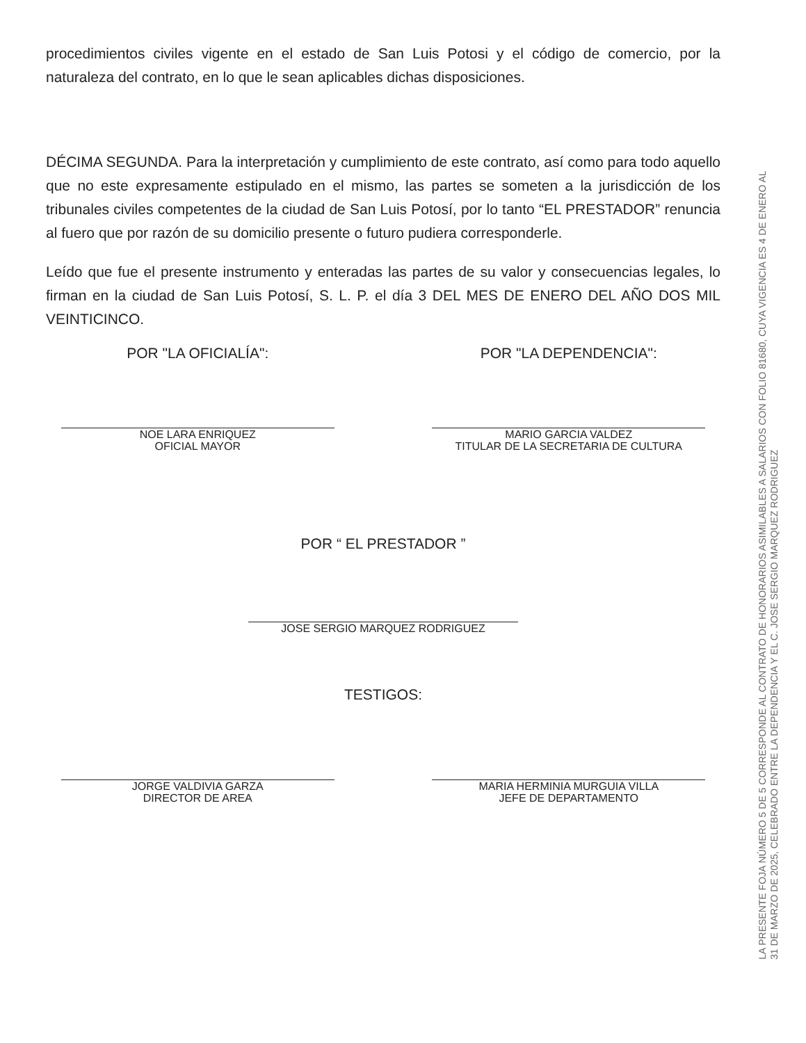procedimientos civiles vigente en el estado de San Luis Potosi y el código de comercio, por la naturaleza del contrato, en lo que le sean aplicables dichas disposiciones.
DÉCIMA SEGUNDA. Para la interpretación y cumplimiento de este contrato, así como para todo aquello que no este expresamente estipulado en el mismo, las partes se someten a la jurisdicción de los tribunales civiles competentes de la ciudad de San Luis Potosí, por lo tanto “EL PRESTADOR” renuncia al fuero que por razón de su domicilio presente o futuro pudiera corresponderle.
Leído que fue el presente instrumento y enteradas las partes de su valor y consecuencias legales, lo firman en la ciudad de San Luis Potosí, S. L. P. el día 3 DEL MES DE ENERO DEL AÑO DOS MIL VEINTICINCO.
POR "LA OFICIALÍA":
NOE LARA ENRIQUEZ
OFICIAL MAYOR
POR "LA DEPENDENCIA":
MARIO GARCIA VALDEZ
TITULAR DE LA SECRETARIA DE CULTURA
POR “ EL PRESTADOR ”
JOSE SERGIO MARQUEZ RODRIGUEZ
TESTIGOS:
JORGE VALDIVIA GARZA
DIRECTOR DE AREA
MARIA HERMINIA MURGUIA VILLA
JEFE DE DEPARTAMENTO
LA PRESENTE FOJA NÚMERO 5 DE 5 CORRESPONDE AL CONTRATO DE HONORARIOS ASIMILABLES A SALARIOS CON FOLIO 81680, CUYA VIGENCIA ES 4 DE ENERO AL 31 DE MARZO DE 2025, CELEBRADO ENTRE LA DEPENDENCIA Y EL C. JOSE SERGIO MARQUEZ RODRIGUEZ